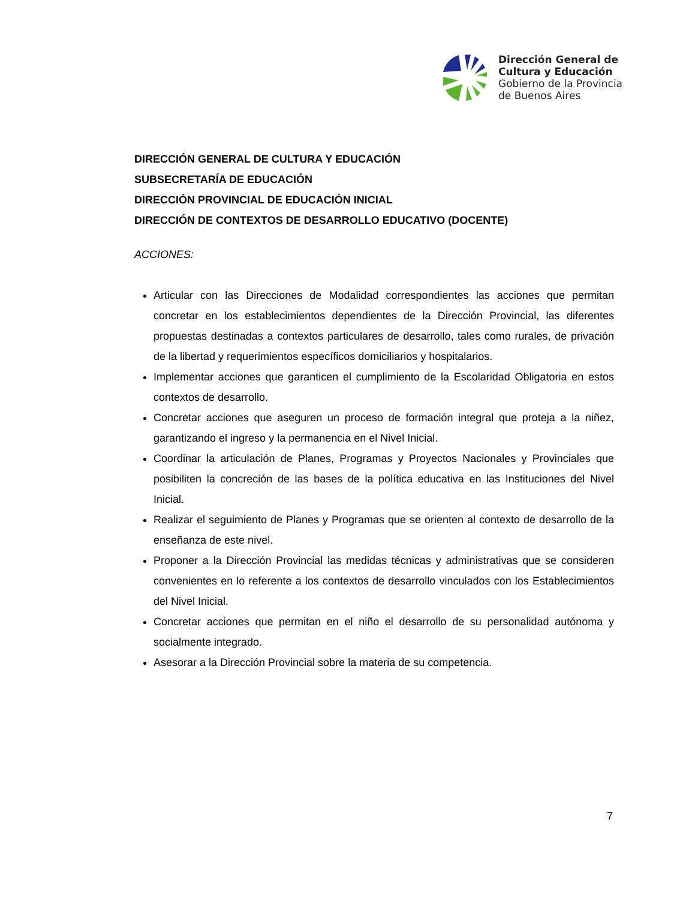Dirección General de
Cultura y Educación
Gobierno de la Provincia
de Buenos Aires
DIRECCIÓN GENERAL DE CULTURA Y EDUCACIÓN
SUBSECRETARÍA DE EDUCACIÓN
DIRECCIÓN PROVINCIAL DE EDUCACIÓN INICIAL
DIRECCIÓN DE CONTEXTOS DE DESARROLLO EDUCATIVO (DOCENTE)
ACCIONES:
Articular con las Direcciones de Modalidad correspondientes las acciones que permitan concretar en los establecimientos dependientes de la Dirección Provincial, las diferentes propuestas destinadas a contextos particulares de desarrollo, tales como rurales, de privación de la libertad y requerimientos específicos domiciliarios y hospitalarios.
Implementar acciones que garanticen el cumplimiento de la Escolaridad Obligatoria en estos contextos de desarrollo.
Concretar acciones que aseguren un proceso de formación integral que proteja a la niñez, garantizando el ingreso y la permanencia en el Nivel Inicial.
Coordinar la articulación de Planes, Programas y Proyectos Nacionales y Provinciales que posibiliten la concreción de las bases de la política educativa en las Instituciones del Nivel Inicial.
Realizar el seguimiento de Planes y Programas que se orienten al contexto de desarrollo de la enseñanza de este nivel.
Proponer a la Dirección Provincial las medidas técnicas y administrativas que se consideren convenientes en lo referente a los contextos de desarrollo vinculados con los Establecimientos del Nivel Inicial.
Concretar acciones que permitan en el niño el desarrollo de su personalidad autónoma y socialmente integrado.
Asesorar a la Dirección Provincial sobre la materia de su competencia.
7